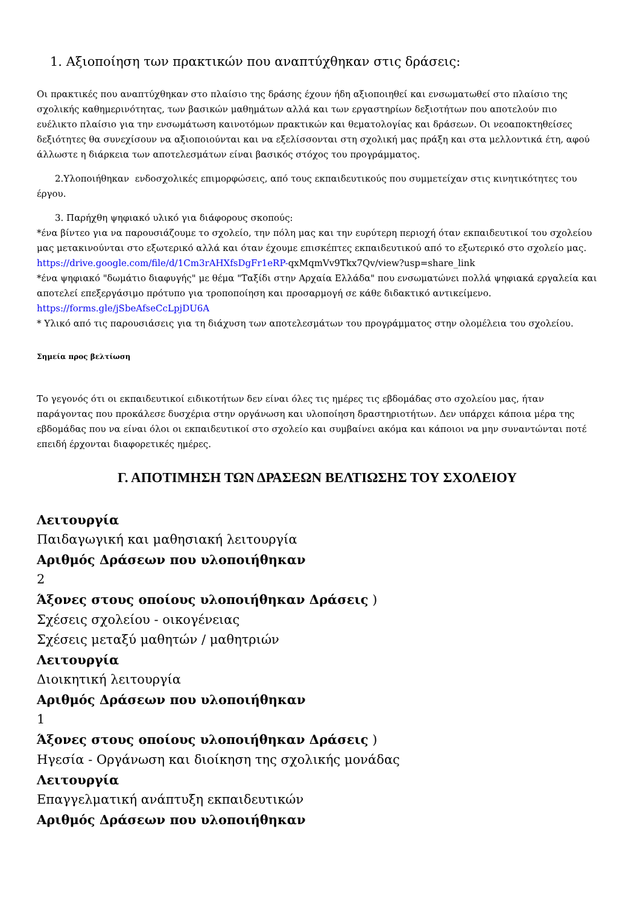1. Αξιοποίηση των πρακτικών που αναπτύχθηκαν στις δράσεις:
Οι πρακτικές που αναπτύχθηκαν στο πλαίσιο της δράσης έχουν ήδη αξιοποιηθεί και ενσωματωθεί στο πλαίσιο της σχολικής καθημερινότητας, των βασικών μαθημάτων αλλά και των εργαστηρίων δεξιοτήτων που αποτελούν πιο ευέλικτο πλαίσιο για την ενσωμάτωση καινοτόμων πρακτικών και θεματολογίας και δράσεων. Οι νεοαποκτηθείσες δεξιότητες θα συνεχίσουν να αξιοποιούνται και να εξελίσσονται στη σχολική μας πράξη και στα μελλοντικά έτη, αφού άλλωστε η διάρκεια των αποτελεσμάτων είναι βασικός στόχος του προγράμματος.
2.Υλοποιήθηκαν ενδοσχολικές επιμορφώσεις, από τους εκπαιδευτικούς που συμμετείχαν στις κινητικότητες του έργου.
3. Παρήχθη ψηφιακό υλικό για διάφορους σκοπούς:
*ένα βίντεο για να παρουσιάζουμε το σχολείο, την πόλη μας και την ευρύτερη περιοχή όταν εκπαιδευτικοί του σχολείου μας μετακινούνται στο εξωτερικό αλλά και όταν έχουμε επισκέπτες εκπαιδευτικού από το εξωτερικό στο σχολείο μας.
https://drive.google.com/file/d/1Cm3rAHXfsDgFr1eRP-qxMqmVv9Tkx7Qv/view?usp=share_link
*ένα ψηφιακό "δωμάτιο διαφυγής" με θέμα "Ταξίδι στην Αρχαία Ελλάδα" που ενσωματώνει πολλά ψηφιακά εργαλεία και αποτελεί επεξεργάσιμο πρότυπο για τροποποίηση και προσαρμογή σε κάθε διδακτικό αντικείμενο.
https://forms.gle/jSbeAfseCcLpjDU6A
* Υλικό από τις παρουσιάσεις για τη διάχυση των αποτελεσμάτων του προγράμματος στην ολομέλεια του σχολείου.
Σημεία προς βελτίωση
Το γεγονός ότι οι εκπαιδευτικοί ειδικοτήτων δεν είναι όλες τις ημέρες τις εβδομάδας στο σχολείου μας, ήταν παράγοντας που προκάλεσε δυσχέρια στην οργάνωση και υλοποίηση δραστηριοτήτων. Δεν υπάρχει κάποια μέρα της εβδομάδας που να είναι όλοι οι εκπαιδευτικοί στο σχολείο και συμβαίνει ακόμα και κάποιοι να μην συναντώνται ποτέ επειδή έρχονται διαφορετικές ημέρες.
Γ. ΑΠΟΤΙΜΗΣΗ ΤΩΝ ΔΡΑΣΕΩΝ ΒΕΛΤΙΩΣΗΣ ΤΟΥ ΣΧΟΛΕΙΟΥ
Λειτουργία
Παιδαγωγική και μαθησιακή λειτουργία
Αριθμός Δράσεων που υλοποιήθηκαν
2
Άξονες στους οποίους υλοποιήθηκαν Δράσεις )
Σχέσεις σχολείου - οικογένειας
Σχέσεις μεταξύ μαθητών / μαθητριών
Λειτουργία
Διοικητική λειτουργία
Αριθμός Δράσεων που υλοποιήθηκαν
1
Άξονες στους οποίους υλοποιήθηκαν Δράσεις )
Ηγεσία - Οργάνωση και διοίκηση της σχολικής μονάδας
Λειτουργία
Επαγγελματική ανάπτυξη εκπαιδευτικών
Αριθμός Δράσεων που υλοποιήθηκαν